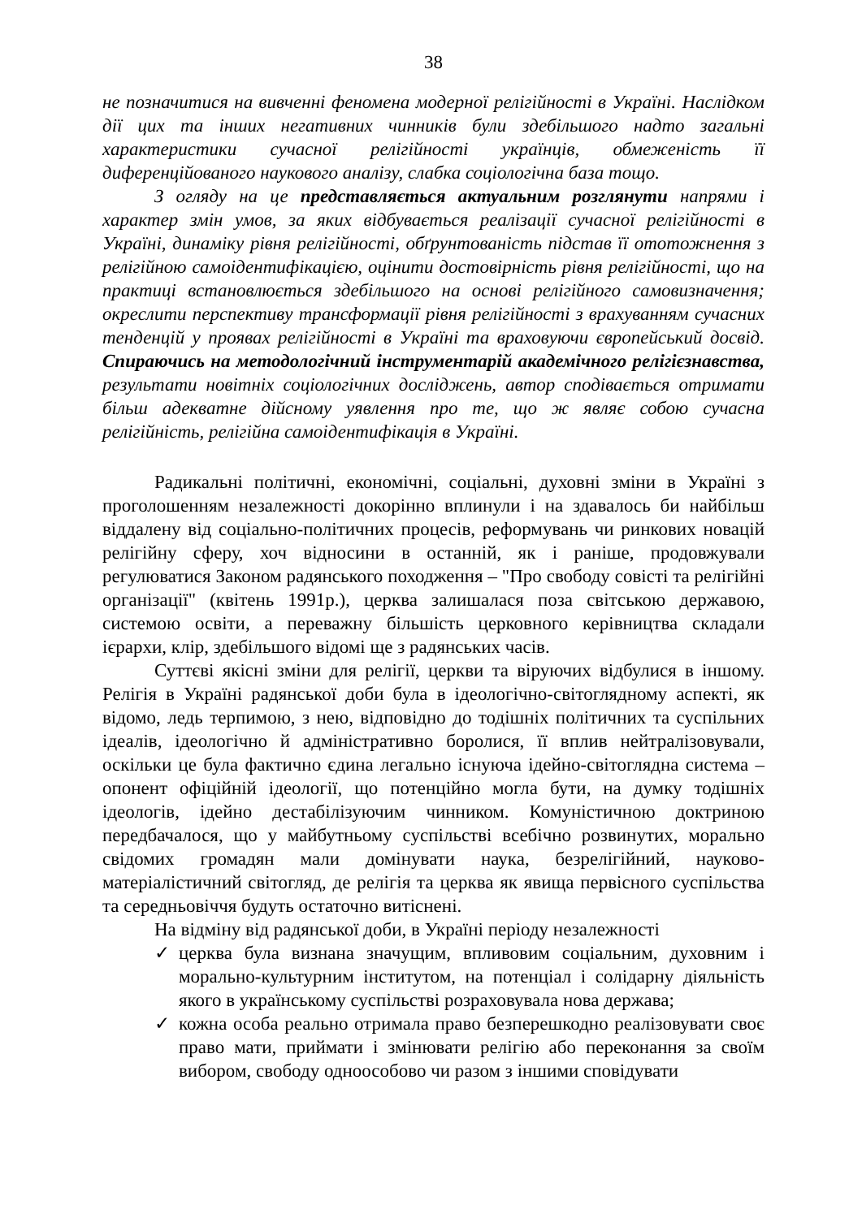38
не позначитися на вивченні феномена модерної релігійності в Україні. Наслідком дії цих та інших негативних чинників були здебільшого надто загальні характеристики сучасної релігійності українців, обмеженість її диференційованого наукового аналізу, слабка соціологічна база тощо.
З огляду на це представляється актуальним розглянути напрями і характер змін умов, за яких відбувається реалізації сучасної релігійності в Україні, динаміку рівня релігійності, обґрунтованість підстав її ототожнення з релігійною самоідентифікацією, оцінити достовірність рівня релігійності, що на практиці встановлюється здебільшого на основі релігійного самовизначення; окреслити перспективу трансформації рівня релігійності з врахуванням сучасних тенденцій у проявах релігійності в Україні та враховуючи європейський досвід. Спираючись на методологічний інструментарій академічного релігієзнавства, результати новітніх соціологічних досліджень, автор сподівається отримати більш адекватне дійсному уявлення про те, що ж являє собою сучасна релігійність, релігійна самоідентифікація в Україні.
Радикальні політичні, економічні, соціальні, духовні зміни в Україні з проголошенням незалежності докорінно вплинули і на здавалось би найбільш віддалену від соціально-політичних процесів, реформувань чи ринкових новацій релігійну сферу, хоч відносини в останній, як і раніше, продовжували регулюватися Законом радянського походження – "Про свободу совісті та релігійні організації" (квітень 1991р.), церква залишалася поза світською державою, системою освіти, а переважну більшість церковного керівництва складали ієрархи, клір, здебільшого відомі ще з радянських часів.
Суттєві якісні зміни для релігії, церкви та віруючих відбулися в іншому. Релігія в Україні радянської доби була в ідеологічно-світоглядному аспекті, як відомо, ледь терпимою, з нею, відповідно до тодішніх політичних та суспільних ідеалів, ідеологічно й адміністративно боролися, її вплив нейтралізовували, оскільки це була фактично єдина легально існуюча ідейно-світоглядна система – опонент офіційній ідеології, що потенційно могла бути, на думку тодішніх ідеологів, ідейно дестабілізуючим чинником. Комуністичною доктриною передбачалося, що у майбутньому суспільстві всебічно розвинутих, морально свідомих громадян мали домінувати наука, безрелігійний, науково-матеріалістичний світогляд, де релігія та церква як явища первісного суспільства та середньовіччя будуть остаточно витіснені.
На відміну від радянської доби, в Україні періоду незалежності
✓ церква була визнана значущим, впливовим соціальним, духовним і морально-культурним інститутом, на потенціал і солідарну діяльність якого в українському суспільстві розраховувала нова держава;
✓ кожна особа реально отримала право безперешкодно реалізовувати своє право мати, приймати і змінювати релігію або переконання за своїм вибором, свободу одноособово чи разом з іншими сповідувати